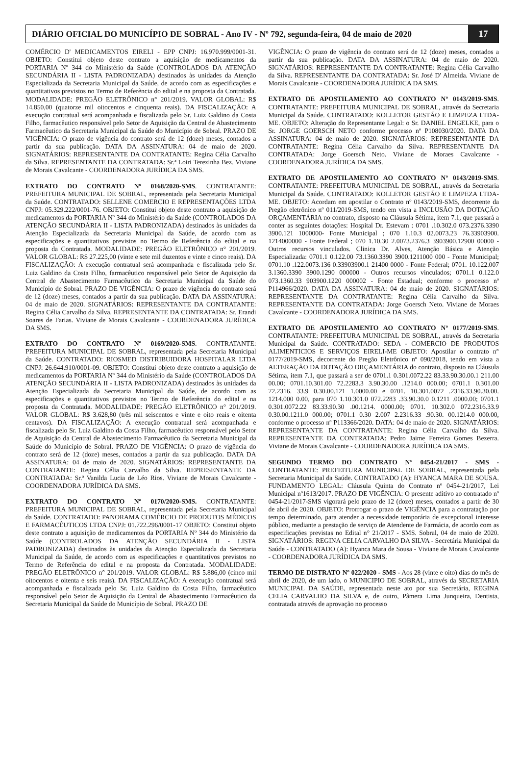DIÁRIO OFICIAL DO MUNICÍPIO DE SOBRAL - Ano IV - Nº 792, segunda-feira, 04 de maio de 2020
17
COMÉRCIO D' MEDICAMENTOS EIRELI - EPP CNPJ: 16.970.999/0001-31. OBJETO: Constitui objeto deste contrato a aquisição de medicamentos da PORTARIA Nº 344 do Ministério da Saúde (CONTROLADOS DA ATENÇÃO SECUNDÁRIA II - LISTA PADRONIZADA) destinados às unidades da Atenção Especializada da Secretaria Municipal da Saúde, de acordo com as especificações e quantitativos previstos no Termo de Referência do edital e na proposta da Contratada. MODALIDADE: PREGÃO ELETRÔNICO n° 201/2019. VALOR GLOBAL: R$ 14.850,00 (quatorze mil oitocentos e cinquenta reais). DA FISCALIZAÇÃO: A execução contratual será acompanhada e fiscalizada pelo Sr. Luiz Galdino da Costa Filho, farmacêutico responsável pelo Setor de Aquisição da Central de Abastecimento Farmacêutico da Secretaria Municipal da Saúde do Município de Sobral. PRAZO DE VIGÊNCIA: O prazo de vigência do contrato será de 12 (doze) meses, contados a partir da sua publicação. DATA DA ASSINATURA: 04 de maio de 2020. SIGNATÁRIOS: REPRESENTANTE DA CONTRATANTE: Regina Célia Carvalho da Silva. REPRESENTANTE DA CONTRATADA: Sr.ª Loiri Terezinha Bez. Viviane de Morais Cavalcante - COORDENADORA JURÍDICA DA SMS.
EXTRATO DO CONTRATO Nº 0168/2020-SMS. CONTRATANTE: PREFEITURA MUNICIPAL DE SOBRAL, representada pela Secretaria Municipal da Saúde. CONTRATADO: SELLENE COMERCIO E REPRESENTAÇÕES LTDA CNPJ: 05.329.222/0001-76. OBJETO: Constitui objeto deste contrato a aquisição de medicamentos da PORTARIA Nº 344 do Ministério da Saúde (CONTROLADOS DA ATENÇÃO SECUNDÁRIA II - LISTA PADRONIZADA) destinados às unidades da Atenção Especializada da Secretaria Municipal da Saúde, de acordo com as especificações e quantitativos previstos no Termo de Referência do edital e na proposta da Contratada. MODALIDADE: PREGÃO ELETRÔNICO n° 201/2019. VALOR GLOBAL: R$ 27.225,00 (vinte e sete mil duzentos e vinte e cinco reais). DA FISCALIZAÇÃO: A execução contratual será acompanhada e fiscalizada pelo Sr. Luiz Galdino da Costa Filho, farmacêutico responsável pelo Setor de Aquisição da Central de Abastecimento Farmacêutico da Secretaria Municipal da Saúde do Município de Sobral. PRAZO DE VIGÊNCIA: O prazo de vigência do contrato será de 12 (doze) meses, contados a partir da sua publicação. DATA DA ASSINATURA: 04 de maio de 2020. SIGNATÁRIOS: REPRESENTANTE DA CONTRATANTE: Regina Célia Carvalho da Silva. REPRESENTANTE DA CONTRATADA: Sr. Erandi Soares de Farias. Viviane de Morais Cavalcante - COORDENADORA JURÍDICA DA SMS.
EXTRATO DO CONTRATO Nº 0169/2020-SMS. CONTRATANTE: PREFEITURA MUNICIPAL DE SOBRAL, representada pela Secretaria Municipal da Saúde. CONTRATADO: RIOSMED DISTRIBUIDORA HOSPITALAR LTDA CNPJ: 26.644.910/0001-09. OBJETO: Constitui objeto deste contrato a aquisição de medicamentos da PORTARIA Nº 344 do Ministério da Saúde (CONTROLADOS DA ATENÇÃO SECUNDÁRIA II - LISTA PADRONIZADA) destinados às unidades da Atenção Especializada da Secretaria Municipal da Saúde, de acordo com as especificações e quantitativos previstos no Termo de Referência do edital e na proposta da Contratada. MODALIDADE: PREGÃO ELETRÔNICO n° 201/2019. VALOR GLOBAL: R$ 3.628,80 (três mil seiscentos e vinte e oito reais e oitenta centavos). DA FISCALIZAÇÃO: A execução contratual será acompanhada e fiscalizada pelo Sr. Luiz Galdino da Costa Filho, farmacêutico responsável pelo Setor de Aquisição da Central de Abastecimento Farmacêutico da Secretaria Municipal da Saúde do Município de Sobral. PRAZO DE VIGÊNCIA: O prazo de vigência do contrato será de 12 (doze) meses, contados a partir da sua publicação. DATA DA ASSINATURA: 04 de maio de 2020. SIGNATÁRIOS: REPRESENTANTE DA CONTRATANTE: Regina Célia Carvalho da Silva. REPRESENTANTE DA CONTRATADA: Sr.ª Vanilda Lucia de Léo Rios. Viviane de Morais Cavalcante - COORDENADORA JURÍDICA DA SMS.
EXTRATO DO CONTRATO Nº 0170/2020-SMS. CONTRATANTE: PREFEITURA MUNICIPAL DE SOBRAL, representada pela Secretaria Municipal da Saúde. CONTRATADO: PANORAMA COMÉRCIO DE PRODUTOS MÉDICOS E FARMACÊUTICOS LTDA CNPJ: 01.722.296/0001-17 OBJETO: Constitui objeto deste contrato a aquisição de medicamentos da PORTARIA Nº 344 do Ministério da Saúde (CONTROLADOS DA ATENÇÃO SECUNDÁRIA II - LISTA PADRONIZADA) destinados às unidades da Atenção Especializada da Secretaria Municipal da Saúde, de acordo com as especificações e quantitativos previstos no Termo de Referência do edital e na proposta da Contratada. MODALIDADE: PREGÃO ELETRÔNICO n° 201/2019. VALOR GLOBAL: R$ 5.886,00 (cinco mil oitocentos e oitenta e seis reais). DA FISCALIZAÇÃO: A execução contratual será acompanhada e fiscalizada pelo Sr. Luiz Galdino da Costa Filho, farmacêutico responsável pelo Setor de Aquisição da Central de Abastecimento Farmacêutico da Secretaria Municipal da Saúde do Município de Sobral. PRAZO DE
VIGÊNCIA: O prazo de vigência do contrato será de 12 (doze) meses, contados a partir da sua publicação. DATA DA ASSINATURA: 04 de maio de 2020. SIGNATÁRIOS: REPRESENTANTE DA CONTRATANTE: Regina Célia Carvalho da Silva. REPRESENTANTE DA CONTRATADA: Sr. José D' Almeida. Viviane de Morais Cavalcante - COORDENADORA JURÍDICA DA SMS.
EXTRATO DE APOSTILAMENTO AO CONTRATO Nº 0143/2019-SMS. CONTRATANTE: PREFEITURA MUNICIPAL DE SOBRAL, através da Secretaria Municipal da Saúde. CONTRATADO: KOLLETOR GESTÃO E LIMPEZA LTDA-ME. OBJETO: Alteração do Representante Legal: o Sr. DANIEL ENGELKE, para o Sr. JORGE GOERSCH NETO conforme processo nº P108030/2020. DATA DA ASSINATURA: 04 de maio de 2020. SIGNATÁRIOS: REPRESENTANTE DA CONTRATANTE: Regina Célia Carvalho da Silva. REPRESENTANTE DA CONTRATADA: Jorge Goersch Neto. Viviane de Moraes Cavalcante - COORDENADORA JURÍDICA DA SMS.
EXTRATO DE APOSTILAMENTO AO CONTRATO Nº 0143/2019-SMS. CONTRATANTE: PREFEITURA MUNICIPAL DE SOBRAL, através da Secretaria Municipal da Saúde. CONTRATADO: KOLLETOR GESTÃO E LIMPEZA LTDA-ME. OBJETO: Acordam em apostilar o Contrato nº 0143/2019-SMS, decorrente da Pregão eletrônico nº 011/2019-SMS, tendo em vista a INCLUSÃO DA DOTAÇÃO ORÇAMENTÁRIA no contrato, disposto na Cláusula Sétima, item 7.1, que passará a conter as seguintes dotações: Hospital Dr. Estevam : 0701 .10.302.0 073.2376.3390 3900.121 1000000- Fonte Municipal ; 070 1.10.3 02.0073.23 76.33903900. 1214000000 - Fonte Federal ; 070 1.10.30 2.0073.2376.3 3903900.12900 00000 - Outros recursos vinculados. Clinica Dr. Alves, Atenção Básica e Atenção Especializada: 0701.1 0.122.00 73.1360.3390 3900.1211000 000 - Fonte Municipal; 0701.10 .122.0073.136 0.33903900.1 21400 0000 - Fonte Federal; 0701. 10.122.007 3.1360.3390 3900.1290 000000 - Outros recursos vinculados; 0701.1 0.122.0 073.1360.33 903900.1220 000002 - Fonte Estadual; conforme o processo nº P114966/2020. DATA DA ASSINATURA: 04 de maio de 2020. SIGNATÁRIOS: REPRESENTANTE DA CONTRATANTE: Regina Célia Carvalho da Silva. REPRESENTANTE DA CONTRATADA: Jorge Goersch Neto. Viviane de Moraes Cavalcante - COORDENADORA JURÍDICA DA SMS.
EXTRATO DE APOSTILAMENTO AO CONTRATO Nº 0177/2019-SMS. CONTRATANTE: PREFEITURA MUNICIPAL DE SOBRAL, através da Secretaria Municipal da Saúde. CONTRATADO: SEDA - COMERCIO DE PRODUTOS ALIMENTICIOS E SERVIÇOS EIRELI-ME OBJETO: Apostilar o contrato n° 0177/2019-SMS, decorrente do Pregão Eletrônico nº 090/2018, tendo em vista a ALTERAÇÃO DA DOTAÇÃO ORÇAMENTÁRIA do contrato, disposto na Cláusula Sétima, item 7.1, que passará a ser de 0701.1 0.301.0072.22 83.33.90.30.00.1 211.00 00.00; 0701.10.301.00 72.2283.3 3.90.30.00 .1214.0 000.00; 0701.1 0.301.00 72.2316. 33.9 0.30.00.121 1.0000.00 e 0701. 10.301.0072 .2316.33.90.30.00. 1214.000 0.00, para 070 1.10.301.0 072.2283 .33.90.30.0 0.1211 .0000.00; 0701.1 0.301.0072.22 83.33.90.30 .00.1214. 0000.00; 0701. 10.302.0 072.2316.33.9 0.30.00.1211.0 000.00; 0701.1 0.30 2.007 2.2316.33 .90.30. 00.1214.0 000.00, conforme o processo nº P113366/2020. DATA: 04 de maio de 2020. SIGNATÁRIOS: REPRESENTANTE DA CONTRATANTE: Regina Célia Carvalho da Silva. REPRESENTANTE DA CONTRATADA: Pedro Jaime Ferreira Gomes Bezerra. Viviane de Morais Cavalcante - COORDENADORA JURÍDICA DA SMS.
SEGUNDO TERMO DO CONTRATO N° 0454-21/2017 - SMS - CONTRATANTE: PREFEITURA MUNICIPAL DE SOBRAL, representada pela Secretaria Municipal da Saúde. CONTRATADO (A): HYANCA MARA DE SOUSA. FUNDAMENTO LEGAL: Cláusula Quinta do Contrato nº 0454-21/2017, Lei Municipal nº1613/2017. PRAZO DE VIGÊNCIA: O presente aditivo ao contratado nº 0454-21/2017-SMS vigorará pelo prazo de 12 (doze) meses, contados a partir de 30 de abril de 2020. OBJETO: Prorrogar o prazo de VIGÊNCIA para a contratação por tempo determinado, para atender a necessidade temporária de excepcional interesse público, mediante a prestação de serviço de Atendente de Farmácia, de acordo com as especificações previstas no Edital n° 21/2017 - SMS. Sobral, 04 de maio de 2020. SIGNATÁRIOS: REGINA CELIA CARVALHO DA SILVA - Secretária Municipal da Saúde - CONTRATADO (A): Hyanca Mara de Sousa - Viviane de Morais Cavalcante - COORDENADORA JURÍDICA DA SMS.
TERMO DE DISTRATO Nº 022/2020 - SMS - Aos 28 (vinte e oito) dias do mês de abril de 2020, de um lado, o MUNICIPIO DE SOBRAL, através da SECRETARIA MUNICIPAL DA SAÚDE, representada neste ato por sua Secretária, REGINA CELIA CARVALHO DA SILVA e, de outro, Pâmera Lima Junqueira, Dentista, contratada através de aprovação no processo